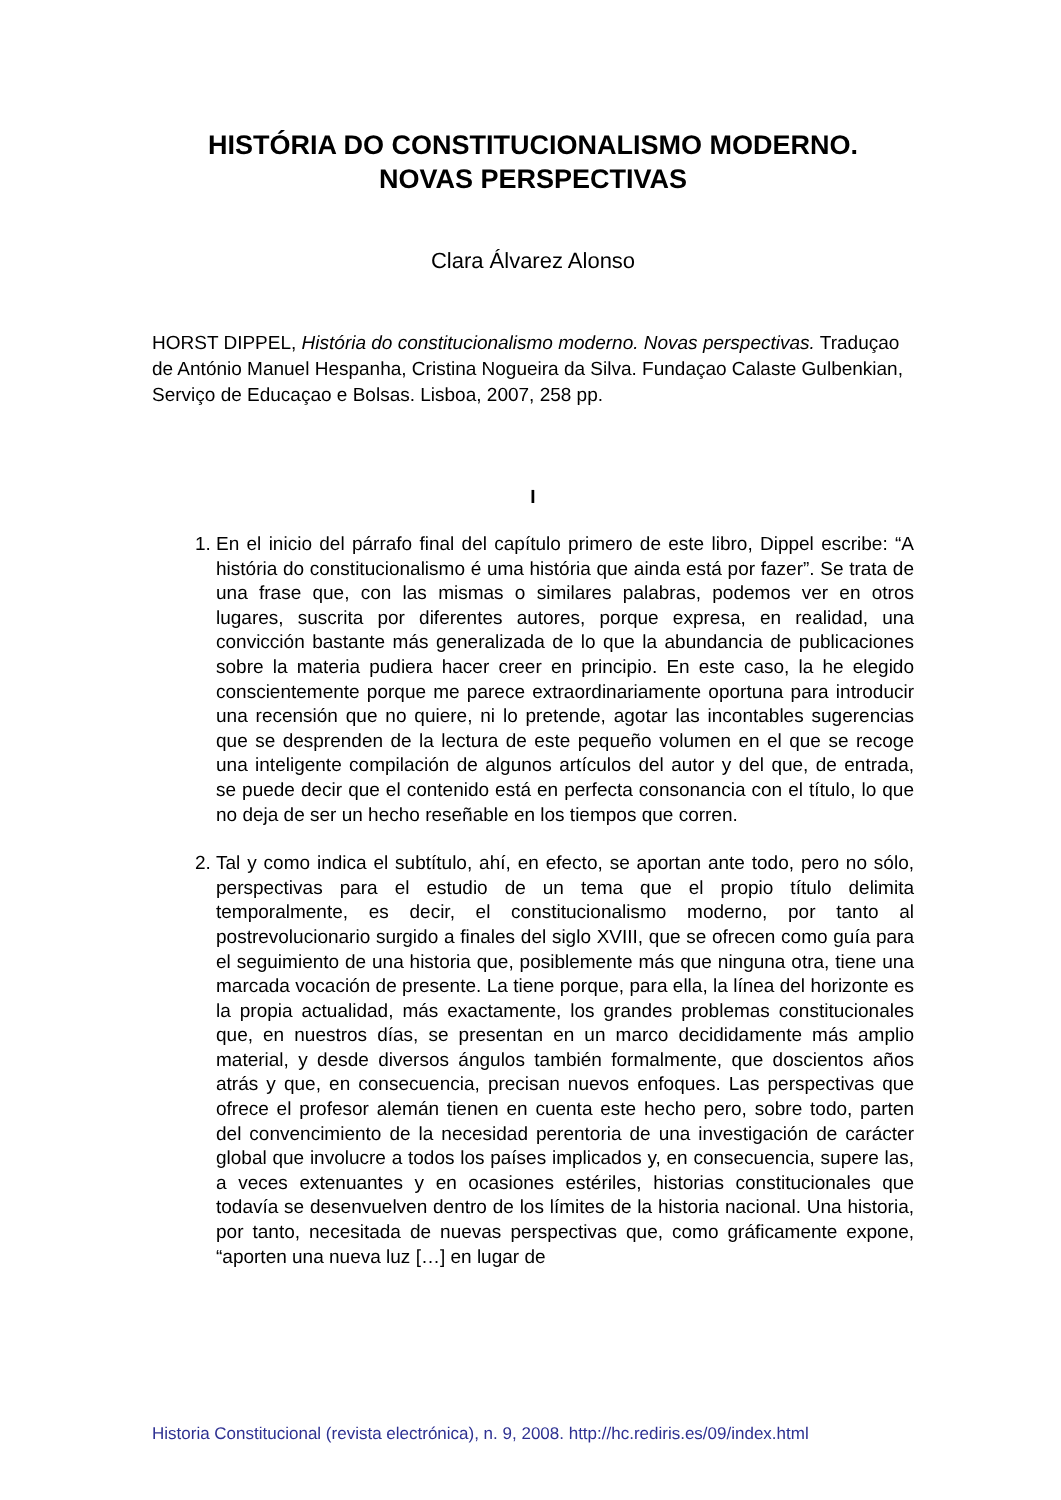HISTÓRIA DO CONSTITUCIONALISMO MODERNO.
NOVAS PERSPECTIVAS
Clara Álvarez Alonso
HORST DIPPEL, História do constitucionalismo moderno. Novas perspectivas. Traduçao de António Manuel Hespanha, Cristina Nogueira da Silva. Fundaçao Calaste Gulbenkian, Serviço de Educaçao e Bolsas. Lisboa, 2007, 258 pp.
I
1. En el inicio del párrafo final del capítulo primero de este libro, Dippel escribe: “A história do constitucionalismo é uma história que ainda está por fazer”. Se trata de una frase que, con las mismas o similares palabras, podemos ver en otros lugares, suscrita por diferentes autores, porque expresa, en realidad, una convicción bastante más generalizada de lo que la abundancia de publicaciones sobre la materia pudiera hacer creer en principio. En este caso, la he elegido conscientemente porque me parece extraordinariamente oportuna para introducir una recensión que no quiere, ni lo pretende, agotar las incontables sugerencias que se desprenden de la lectura de este pequeño volumen en el que se recoge una inteligente compilación de algunos artículos del autor y del que, de entrada, se puede decir que el contenido está en perfecta consonancia con el título, lo que no deja de ser un hecho reseñable en los tiempos que corren.
2. Tal y como indica el subtítulo, ahí, en efecto, se aportan ante todo, pero no sólo, perspectivas para el estudio de un tema que el propio título delimita temporalmente, es decir, el constitucionalismo moderno, por tanto al postrevolucionario surgido a finales del siglo XVIII, que se ofrecen como guía para el seguimiento de una historia que, posiblemente más que ninguna otra, tiene una marcada vocación de presente. La tiene porque, para ella, la línea del horizonte es la propia actualidad, más exactamente, los grandes problemas constitucionales que, en nuestros días, se presentan en un marco decididamente más amplio material, y desde diversos ángulos también formalmente, que doscientos años atrás y que, en consecuencia, precisan nuevos enfoques. Las perspectivas que ofrece el profesor alemán tienen en cuenta este hecho pero, sobre todo, parten del convencimiento de la necesidad perentoria de una investigación de carácter global que involucre a todos los países implicados y, en consecuencia, supere las, a veces extenuantes y en ocasiones estériles, historias constitucionales que todavía se desenvuelven dentro de los límites de la historia nacional. Una historia, por tanto, necesitada de nuevas perspectivas que, como gráficamente expone, “aporten una nueva luz […] en lugar de
Historia Constitucional (revista electrónica), n. 9, 2008. http://hc.rediris.es/09/index.html